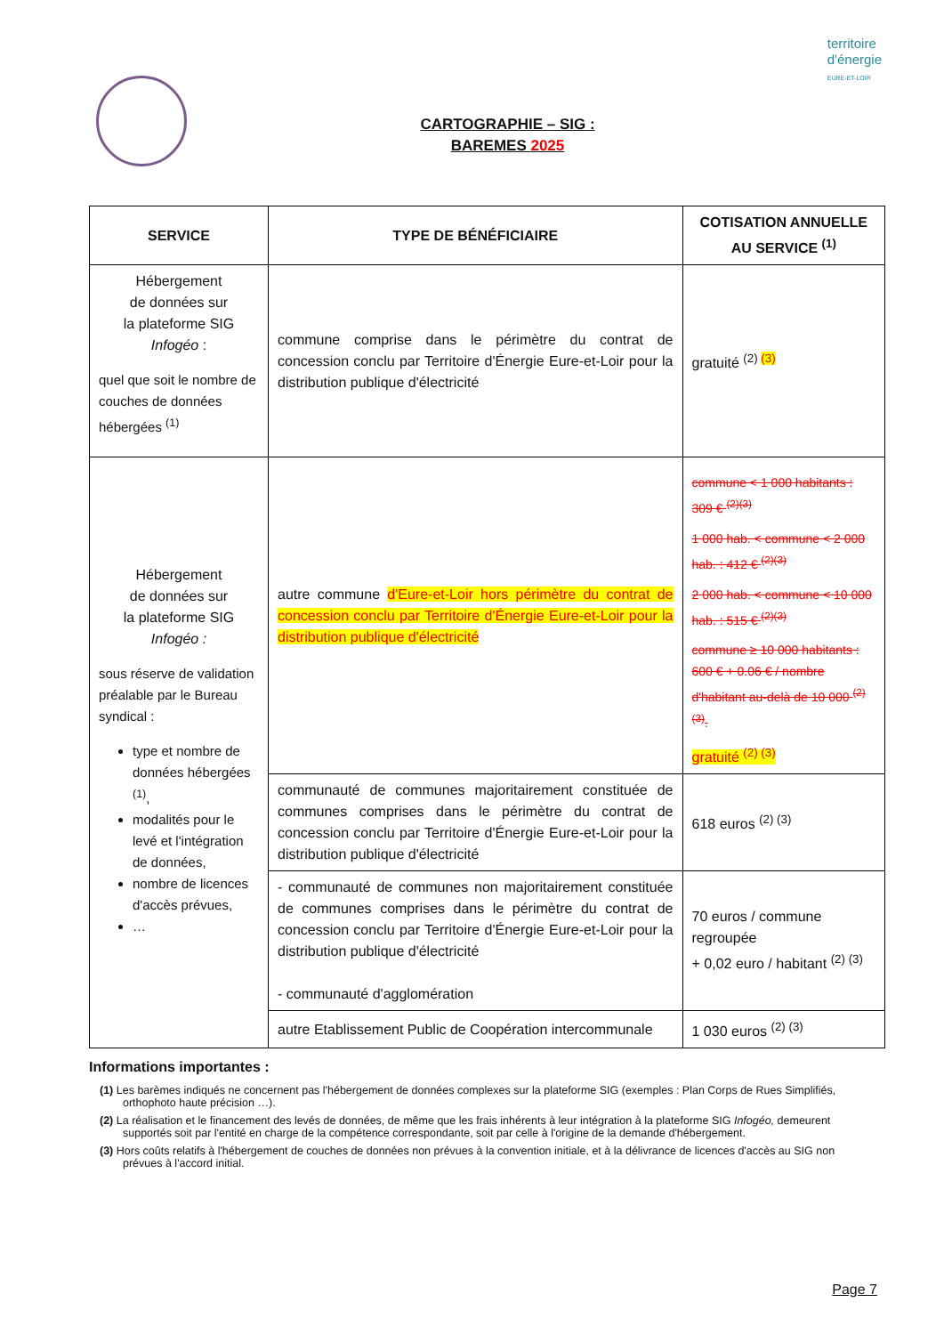territoire
d'énergie
EURE-ET-LOIR
CARTOGRAPHIE – SIG :
BAREMES 2025
| SERVICE | TYPE DE BÉNÉFICIAIRE | COTISATION ANNUELLE AU SERVICE <sup>(1)</sup> |
| --- | --- | --- |
| Hébergement de données sur la plateforme SIG Infogéo : quel que soit le nombre de couches de données hébergées <sup>(1)</sup> | commune comprise dans le périmètre du contrat de concession conclu par Territoire d'Énergie Eure-et-Loir pour la distribution publique d'électricité | gratuité <sup>(2) (3)</sup> |
| Hébergement de données sur la plateforme SIG Infogéo : sous réserve de validation préalable par le Bureau syndical : type et nombre de données hébergées <sup>(1)</sup>, modalités pour le levé et l'intégration de données, nombre de licences d'accès prévues, … | autre commune d'Eure-et-Loir hors périmètre du contrat de concession conclu par Territoire d'Énergie Eure-et-Loir pour la distribution publique d'électricité | commune < 1 000 habitants : 309 € <sup>(2)(3)</sup> 1 000 hab. < commune < 2 000 hab. : 412 € <sup>(2)(3)</sup> 2 000 hab. < commune < 10 000 hab. : 515 € <sup>(2)(3)</sup> commune ≥ 10 000 habitants : 600 € + 0.06 € / nombre d'habitant au-delà de 10 000 <sup>(2)(3)</sup>. gratuité <sup>(2) (3)</sup> |
| | communauté de communes majoritairement constituée de communes comprises dans le périmètre du contrat de concession conclu par Territoire d'Énergie Eure-et-Loir pour la distribution publique d'électricité | 618 euros <sup>(2) (3)</sup> |
| | - communauté de communes non majoritairement constituée de communes comprises dans le périmètre du contrat de concession conclu par Territoire d'Énergie Eure-et-Loir pour la distribution publique d'électricité - communauté d'agglomération | 70 euros / commune regroupée + 0,02 euro / habitant <sup>(2) (3)</sup> |
| | autre Etablissement Public de Coopération intercommunale | 1 030 euros <sup>(2) (3)</sup> |
Informations importantes :
(1) Les barèmes indiqués ne concernent pas l'hébergement de données complexes sur la plateforme SIG (exemples : Plan Corps de Rues Simplifiés, orthophoto haute précision …).
(2) La réalisation et le financement des levés de données, de même que les frais inhérents à leur intégration à la plateforme SIG Infogéo, demeurent supportés soit par l'entité en charge de la compétence correspondante, soit par celle à l'origine de la demande d'hébergement.
(3) Hors coûts relatifs à l'hébergement de couches de données non prévues à la convention initiale, et à la délivrance de licences d'accès au SIG non prévues à l'accord initial.
Page 7